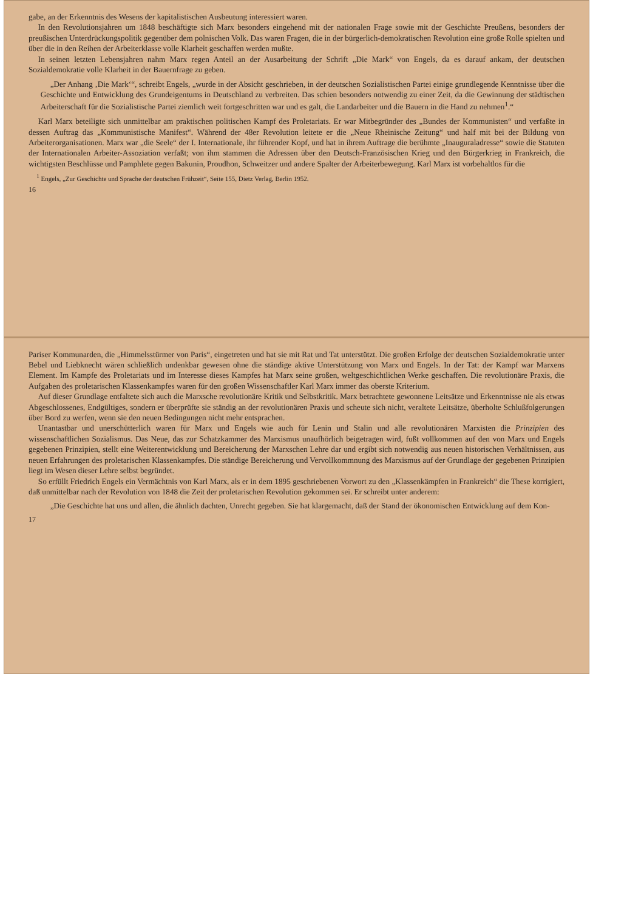gabe, an der Erkenntnis des Wesens der kapitalistischen Ausbeutung interessiert waren.
In den Revolutionsjahren um 1848 beschäftigte sich Marx besonders eingehend mit der nationalen Frage sowie mit der Geschichte Preußens, besonders der preußischen Unterdrückungspolitik gegenüber dem polnischen Volk. Das waren Fragen, die in der bürgerlich-demokratischen Revolution eine große Rolle spielten und über die in den Reihen der Arbeiterklasse volle Klarheit geschaffen werden mußte.
In seinen letzten Lebensjahren nahm Marx regen Anteil an der Ausarbeitung der Schrift „Die Mark“ von Engels, da es darauf ankam, der deutschen Sozialdemokratie volle Klarheit in der Bauernfrage zu geben.
„Der Anhang ‚Die Mark‘“, schreibt Engels, „wurde in der Absicht geschrieben, in der deutschen Sozialistischen Partei einige grundlegende Kenntnisse über die Geschichte und Entwicklung des Grundeigentums in Deutschland zu verbreiten. Das schien besonders notwendig zu einer Zeit, da die Gewinnung der städtischen Arbeiterschaft für die Sozialistische Partei ziemlich weit fortgeschritten war und es galt, die Landarbeiter und die Bauern in die Hand zu nehmen<sup>1</sup>.“
Karl Marx beteiligte sich unmittelbar am praktischen politischen Kampf des Proletariats. Er war Mitbegründer des „Bundes der Kommunisten“ und verfaßte in dessen Auftrag das „Kommunistische Manifest“. Während der 48er Revolution leitete er die „Neue Rheinische Zeitung“ und half mit bei der Bildung von Arbeiterorganisationen. Marx war „die Seele“ der I. Internationale, ihr führender Kopf, und hat in ihrem Auftrage die berühmte „Inauguraladresse“ sowie die Statuten der Internationalen Arbeiter-Assoziation verfaßt; von ihm stammen die Adressen über den Deutsch-Französischen Krieg und den Bürgerkrieg in Frankreich, die wichtigsten Beschlüsse und Pamphlete gegen Bakunin, Proudhon, Schweitzer und andere Spalter der Arbeiterbewegung. Karl Marx ist vorbehaltlos für die
<sup>1</sup> Engels, „Zur Geschichte und Sprache der deutschen Frühzeit“, Seite 155, Dietz Verlag, Berlin 1952.
16
Pariser Kommunarden, die „Himmelsstürmer von Paris“, eingetreten und hat sie mit Rat und Tat unterstützt. Die großen Erfolge der deutschen Sozialdemokratie unter Bebel und Liebknecht wären schließlich undenkbar gewesen ohne die ständige aktive Unterstützung von Marx und Engels. In der Tat: der Kampf war Marxens Element. Im Kampfe des Proletariats und im Interesse dieses Kampfes hat Marx seine großen, weltgeschichtlichen Werke geschaffen. Die revolutionäre Praxis, die Aufgaben des proletarischen Klassenkampfes waren für den großen Wissenschaftler Karl Marx immer das oberste Kriterium.
Auf dieser Grundlage entfaltete sich auch die Marxsche revolutionäre Kritik und Selbstkritik. Marx betrachtete gewonnene Leitsätze und Erkenntnisse nie als etwas Abgeschlossenes, Endgültiges, sondern er überprüfte sie ständig an der revolutionären Praxis und scheute sich nicht, veraltete Leitsätze, überholte Schlußfolgerungen über Bord zu werfen, wenn sie den neuen Bedingungen nicht mehr entsprachen.
Unantastbar und unerschütterlich waren für Marx und Engels wie auch für Lenin und Stalin und alle revolutionären Marxisten die Prinzipien des wissenschaftlichen Sozialismus. Das Neue, das zur Schatzkammer des Marxismus unaufhörlich beigetragen wird, fußt vollkommen auf den von Marx und Engels gegebenen Prinzipien, stellt eine Weiterentwicklung und Bereicherung der Marxschen Lehre dar und ergibt sich notwendig aus neuen historischen Verhältnissen, aus neuen Erfahrungen des proletarischen Klassenkampfes. Die ständige Bereicherung und Vervollkommnung des Marxismus auf der Grundlage der gegebenen Prinzipien liegt im Wesen dieser Lehre selbst begründet.
So erfüllt Friedrich Engels ein Vermächtnis von Karl Marx, als er in dem 1895 geschriebenen Vorwort zu den „Klassenkämpfen in Frankreich“ die These korrigiert, daß unmittelbar nach der Revolution von 1848 die Zeit der proletarischen Revolution gekommen sei. Er schreibt unter anderem:
„Die Geschichte hat uns und allen, die ähnlich dachten, Unrecht gegeben. Sie hat klargemacht, daß der Stand der ökonomischen Entwicklung auf dem Kon-
17